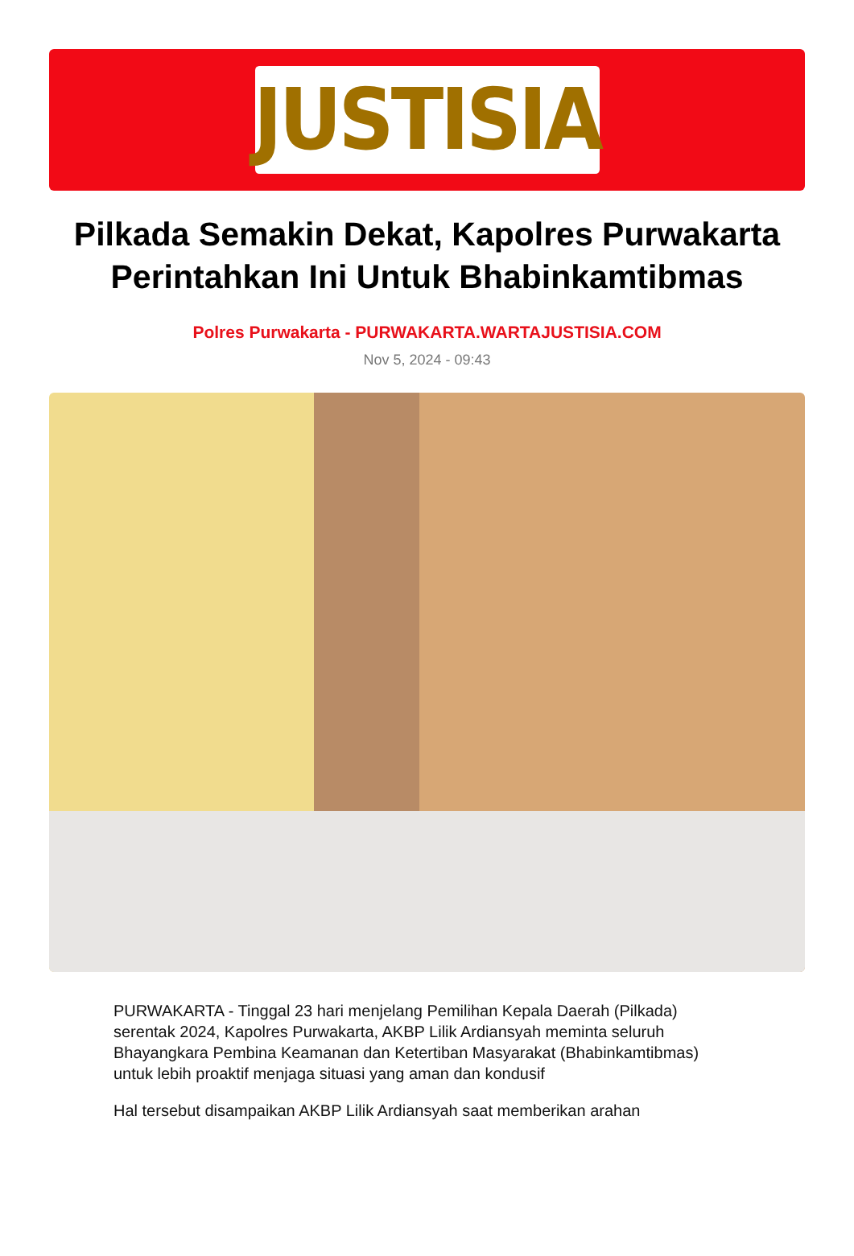JUSTISIA
Pilkada Semakin Dekat, Kapolres Purwakarta Perintahkan Ini Untuk Bhabinkamtibmas
Polres Purwakarta - PURWAKARTA.WARTAJUSTISIA.COM
Nov 5, 2024 - 09:43
PURWAKARTA - Tinggal 23 hari menjelang Pemilihan Kepala Daerah (Pilkada) serentak 2024, Kapolres Purwakarta, AKBP Lilik Ardiansyah meminta seluruh Bhayangkara Pembina Keamanan dan Ketertiban Masyarakat (Bhabinkamtibmas) untuk lebih proaktif menjaga situasi yang aman dan kondusif
Hal tersebut disampaikan AKBP Lilik Ardiansyah saat memberikan arahan